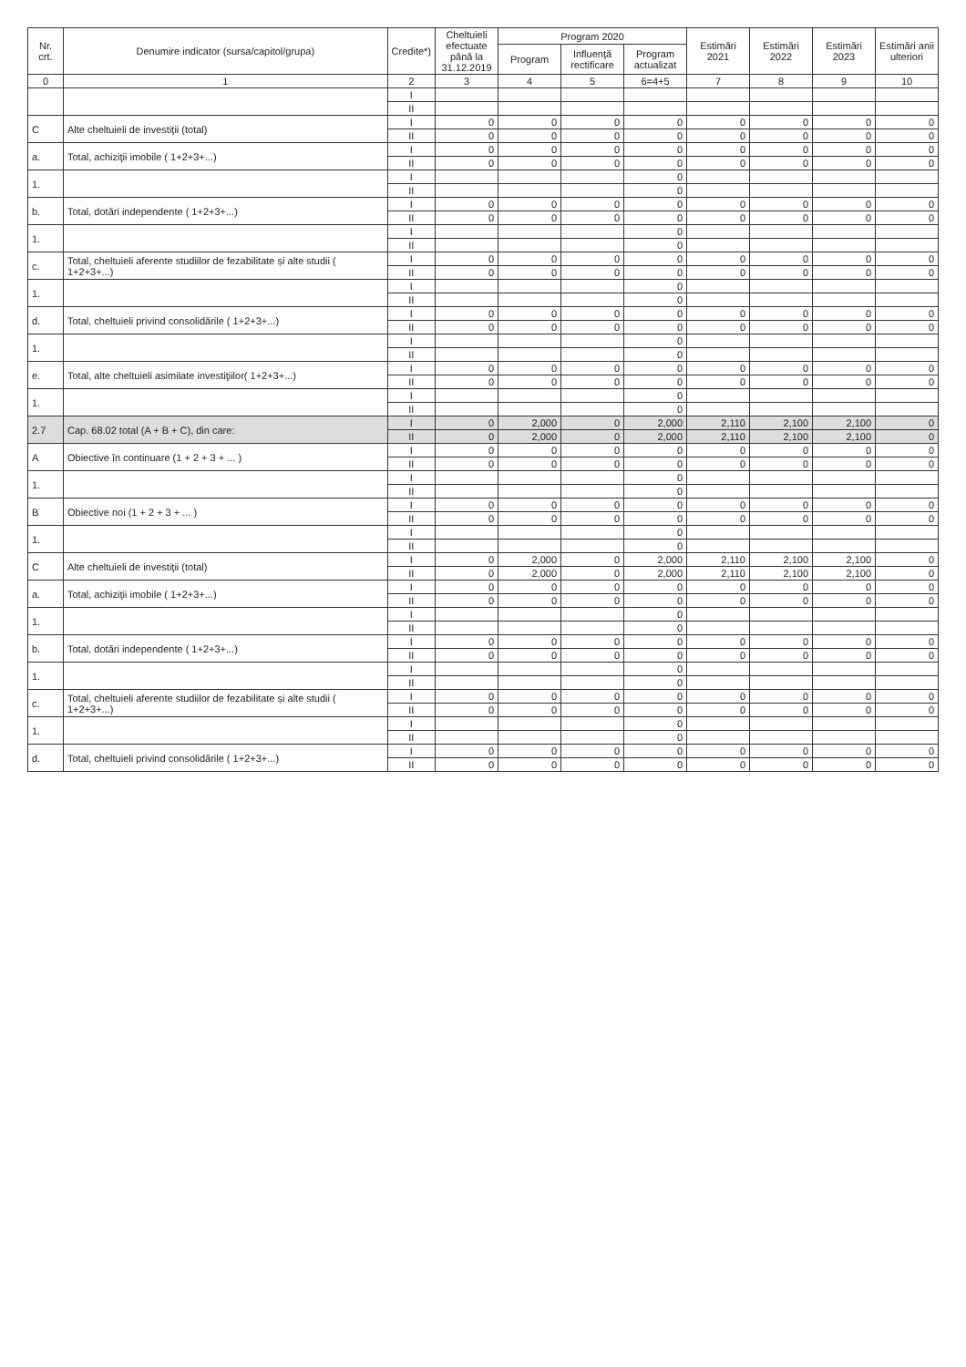| Nr. crt. | Denumire indicator (sursa/capitol/grupa) | Credite*) | Cheltuieli efectuate până la 31.12.2019 | Program 2020 | | | Estimări 2021 | Estimări 2022 | Estimări 2023 | Estimări anii ulteriori |
| --- | --- | --- | --- | --- | --- | --- | --- | --- | --- | --- |
| | | | | Program | Influenţă rectificare | Program actualizat | | | | |
| 0 | 1 | 2 | 3 | 4 | 5 | 6=4+5 | 7 | 8 | 9 | 10 |
| | | I | | | | | | | | |
| | | II | | | | | | | | |
| C | Alte cheltuieli de investiţii (total) | I | 0 | 0 | 0 | 0 | 0 | 0 | 0 | 0 |
| | | II | 0 | 0 | 0 | 0 | 0 | 0 | 0 | 0 |
| a. | Total, achiziţii imobile ( 1+2+3+...) | I | 0 | 0 | 0 | 0 | 0 | 0 | 0 | 0 |
| | | II | 0 | 0 | 0 | 0 | 0 | 0 | 0 | 0 |
| 1. | | I | | | | 0 | | | | |
| | | II | | | | 0 | | | | |
| b. | Total, dotări independente ( 1+2+3+...) | I | 0 | 0 | 0 | 0 | 0 | 0 | 0 | 0 |
| | | II | 0 | 0 | 0 | 0 | 0 | 0 | 0 | 0 |
| 1. | | I | | | | 0 | | | | |
| | | II | | | | 0 | | | | |
| c. | Total, cheltuieli aferente studiilor de fezabilitate și alte studii ( 1+2+3+...) | I | 0 | 0 | 0 | 0 | 0 | 0 | 0 | 0 |
| | | II | 0 | 0 | 0 | 0 | 0 | 0 | 0 | 0 |
| 1. | | I | | | | 0 | | | | |
| | | II | | | | 0 | | | | |
| d. | Total, cheltuieli privind consolidările ( 1+2+3+...) | I | 0 | 0 | 0 | 0 | 0 | 0 | 0 | 0 |
| | | II | 0 | 0 | 0 | 0 | 0 | 0 | 0 | 0 |
| 1. | | I | | | | 0 | | | | |
| | | II | | | | 0 | | | | |
| e. | Total, alte cheltuieli asimilate investiţiilor( 1+2+3+...) | I | 0 | 0 | 0 | 0 | 0 | 0 | 0 | 0 |
| | | II | 0 | 0 | 0 | 0 | 0 | 0 | 0 | 0 |
| 1. | | I | | | | 0 | | | | |
| | | II | | | | 0 | | | | |
| 2.7 | Cap. 68.02 total (A + B + C), din care: | I | 0 | 2,000 | 0 | 2,000 | 2,110 | 2,100 | 2,100 | 0 |
| | | II | 0 | 2,000 | 0 | 2,000 | 2,110 | 2,100 | 2,100 | 0 |
| A | Obiective în continuare (1 + 2 + 3 + ... ) | I | 0 | 0 | 0 | 0 | 0 | 0 | 0 | 0 |
| | | II | 0 | 0 | 0 | 0 | 0 | 0 | 0 | 0 |
| 1. | | I | | | | 0 | | | | |
| | | II | | | | 0 | | | | |
| B | Obiective noi (1 + 2 + 3 + ... ) | I | 0 | 0 | 0 | 0 | 0 | 0 | 0 | 0 |
| | | II | 0 | 0 | 0 | 0 | 0 | 0 | 0 | 0 |
| 1. | | I | | | | 0 | | | | |
| | | II | | | | 0 | | | | |
| C | Alte cheltuieli de investiţii (total) | I | 0 | 2,000 | 0 | 2,000 | 2,110 | 2,100 | 2,100 | 0 |
| | | II | 0 | 2,000 | 0 | 2,000 | 2,110 | 2,100 | 2,100 | 0 |
| a. | Total, achiziţii imobile ( 1+2+3+...) | I | 0 | 0 | 0 | 0 | 0 | 0 | 0 | 0 |
| | | II | 0 | 0 | 0 | 0 | 0 | 0 | 0 | 0 |
| 1. | | I | | | | 0 | | | | |
| | | II | | | | 0 | | | | |
| b. | Total, dotări independente ( 1+2+3+...) | I | 0 | 0 | 0 | 0 | 0 | 0 | 0 | 0 |
| | | II | 0 | 0 | 0 | 0 | 0 | 0 | 0 | 0 |
| 1. | | I | | | | 0 | | | | |
| | | II | | | | 0 | | | | |
| c. | Total, cheltuieli aferente studiilor de fezabilitate și alte studii ( 1+2+3+...) | I | 0 | 0 | 0 | 0 | 0 | 0 | 0 | 0 |
| | | II | 0 | 0 | 0 | 0 | 0 | 0 | 0 | 0 |
| 1. | | I | | | | 0 | | | | |
| | | II | | | | 0 | | | | |
| d. | Total, cheltuieli privind consolidările ( 1+2+3+...) | I | 0 | 0 | 0 | 0 | 0 | 0 | 0 | 0 |
| | | II | 0 | 0 | 0 | 0 | 0 | 0 | 0 | 0 |